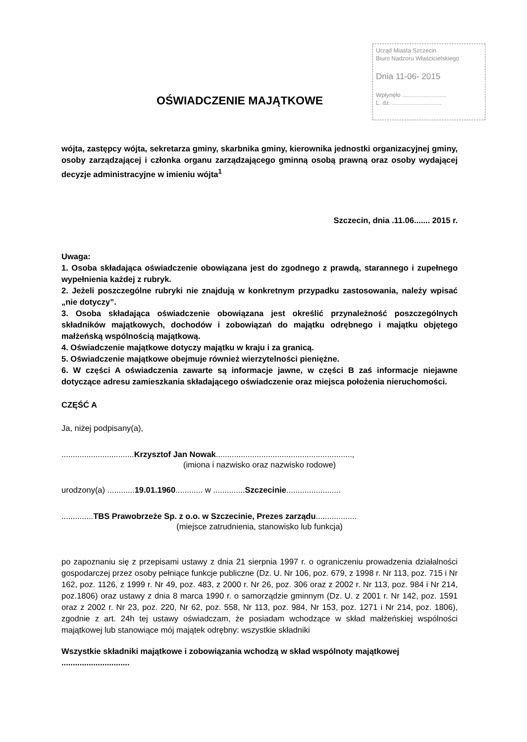Urząd Miasta Szczecin
Biuro Nadzoru Właścicielskiego
Dnia 11-06- 2015
Wpłynęło ...........................
L. dz. ..............................
OŚWIADCZENIE MAJĄTKOWE
wójta, zastępcy wójta, sekretarza gminy, skarbnika gminy, kierownika jednostki organizacyjnej gminy, osoby zarządzającej i członka organu zarządzającego gminną osobą prawną oraz osoby wydającej decyzje administracyjne w imieniu wójta<sup>1</sup>
Szczecin, dnia .11.06....... 2015 r.
Uwaga:
1. Osoba składająca oświadczenie obowiązana jest do zgodnego z prawdą, starannego i zupełnego wypełnienia każdej z rubryk.
2. Jeżeli poszczególne rubryki nie znajdują w konkretnym przypadku zastosowania, należy wpisać „nie dotyczy”.
3. Osoba składająca oświadczenie obowiązana jest określić przynależność poszczególnych składników majątkowych, dochodów i zobowiązań do majątku odrębnego i majątku objętego małżeńską wspólnością majątkową.
4. Oświadczenie majątkowe dotyczy majątku w kraju i za granicą.
5. Oświadczenie majątkowe obejmuje również wierzytelności pieniężne.
6. W części A oświadczenia zawarte są informacje jawne, w części B zaś informacje niejawne dotyczące adresu zamieszkania składającego oświadczenie oraz miejsca położenia nieruchomości.
CZĘŚĆ A
Ja, niżej podpisany(a),
................................Krzysztof Jan Nowak............................................................,
(imiona i nazwisko oraz nazwisko rodowe)
urodzony(a) ............19.01.1960............ w ..............Szczecinie........................
..............TBS Prawobrzeże Sp. z o.o. w Szczecinie, Prezes zarządu..................
(miejsce zatrudnienia, stanowisko lub funkcja)
po zapoznaniu się z przepisami ustawy z dnia 21 sierpnia 1997 r. o ograniczeniu prowadzenia działalności gospodarczej przez osoby pełniące funkcje publiczne (Dz. U. Nr 106, poz. 679, z 1998 r. Nr 113, poz. 715 i Nr 162, poz. 1126, z 1999 r. Nr 49, poz. 483, z 2000 r. Nr 26, poz. 306 oraz z 2002 r. Nr 113, poz. 984 i Nr 214, poz.1806) oraz ustawy z dnia 8 marca 1990 r. o samorządzie gminnym (Dz. U. z 2001 r. Nr 142, poz. 1591 oraz z 2002 r. Nr 23, poz. 220, Nr 62, poz. 558, Nr 113, poz. 984, Nr 153, poz. 1271 i Nr 214, poz. 1806), zgodnie z art. 24h tej ustawy oświadczam, że posiadam wchodzące w skład małżeńskiej wspólności majątkowej lub stanowiące mój majątek odrębny: wszystkie składniki
Wszystkie składniki majątkowe i zobowiązania wchodzą w skład wspólnoty majątkowej ..............................